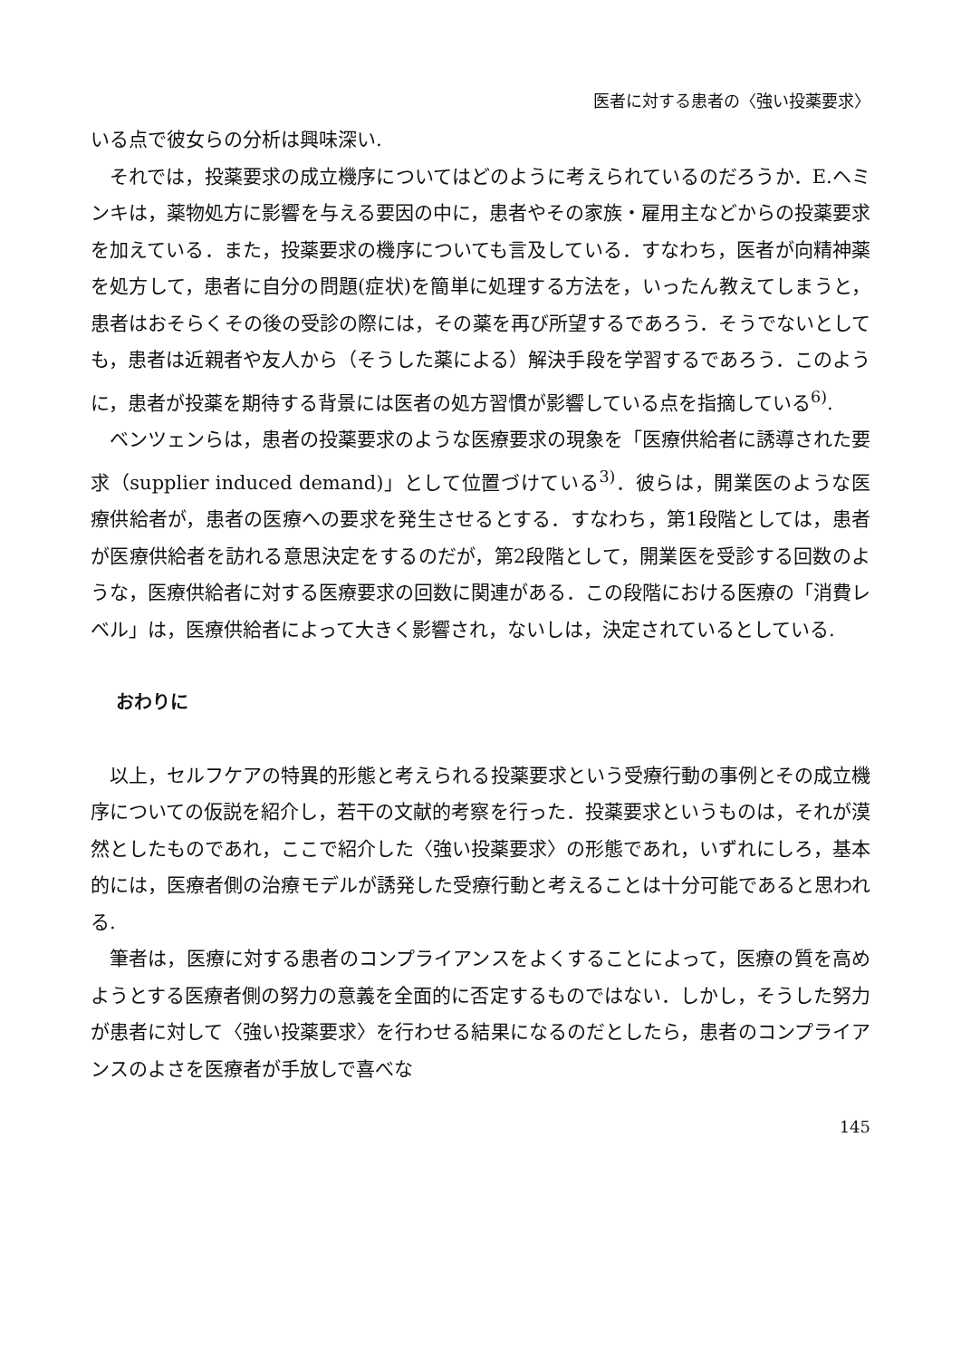医者に対する患者の〈強い投薬要求〉
いる点で彼女らの分析は興味深い.
それでは，投薬要求の成立機序についてはどのように考えられているのだろうか．E.ヘミンキは，薬物処方に影響を与える要因の中に，患者やその家族・雇用主などからの投薬要求を加えている．また，投薬要求の機序についても言及している．すなわち，医者が向精神薬を処方して，患者に自分の問題(症状)を簡単に処理する方法を，いったん教えてしまうと，患者はおそらくその後の受診の際には，その薬を再び所望するであろう．そうでないとしても，患者は近親者や友人から（そうした薬による）解決手段を学習するであろう．このように，患者が投薬を期待する背景には医者の処方習慣が影響している点を指摘している<sup>6)</sup>.
ベンツェンらは，患者の投薬要求のような医療要求の現象を「医療供給者に誘導された要求（supplier induced demand)」として位置づけている<sup>3)</sup>．彼らは，開業医のような医療供給者が，患者の医療への要求を発生させるとする．すなわち，第1段階としては，患者が医療供給者を訪れる意思決定をするのだが，第2段階として，開業医を受診する回数のような，医療供給者に対する医療要求の回数に関連がある．この段階における医療の「消費レベル」は，医療供給者によって大きく影響され，ないしは，決定されているとしている.
おわりに
以上，セルフケアの特異的形態と考えられる投薬要求という受療行動の事例とその成立機序についての仮説を紹介し，若干の文献的考察を行った．投薬要求というものは，それが漠然としたものであれ，ここで紹介した〈強い投薬要求〉の形態であれ，いずれにしろ，基本的には，医療者側の治療モデルが誘発した受療行動と考えることは十分可能であると思われる.
筆者は，医療に対する患者のコンプライアンスをよくすることによって，医療の質を高めようとする医療者側の努力の意義を全面的に否定するものではない．しかし，そうした努力が患者に対して〈強い投薬要求〉を行わせる結果になるのだとしたら，患者のコンプライアンスのよさを医療者が手放しで喜べな
145